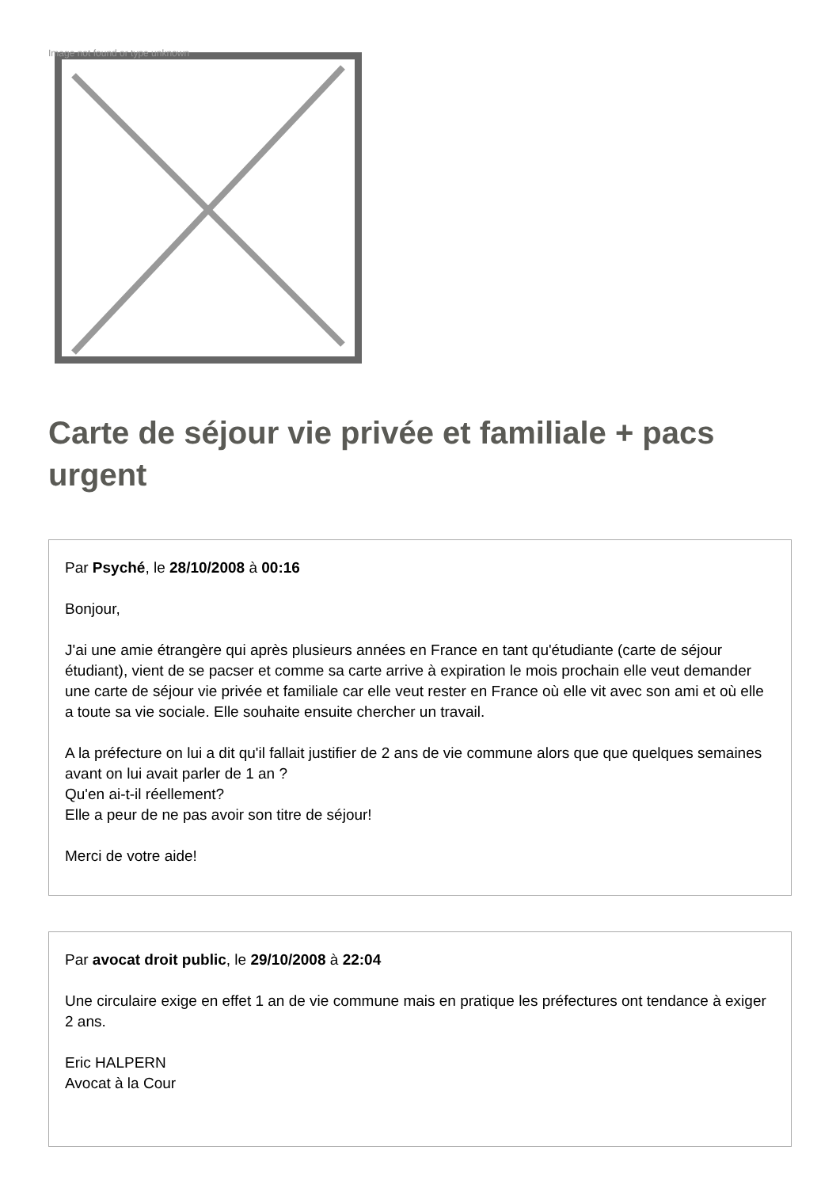Image not found or type unknown
Carte de séjour vie privée et familiale + pacs urgent
Par Psyché, le 28/10/2008 à 00:16
Bonjour,
J'ai une amie étrangère qui après plusieurs années en France en tant qu'étudiante (carte de séjour étudiant), vient de se pacser et comme sa carte arrive à expiration le mois prochain elle veut demander une carte de séjour vie privée et familiale car elle veut rester en France où elle vit avec son ami et où elle a toute sa vie sociale. Elle souhaite ensuite chercher un travail.
A la préfecture on lui a dit qu'il fallait justifier de 2 ans de vie commune alors que que quelques semaines avant on lui avait parler de 1 an ?
Qu'en ai-t-il réellement?
Elle a peur de ne pas avoir son titre de séjour!
Merci de votre aide!
Par avocat droit public, le 29/10/2008 à 22:04
Une circulaire exige en effet 1 an de vie commune mais en pratique les préfectures ont tendance à exiger 2 ans.
Eric HALPERN
Avocat à la Cour